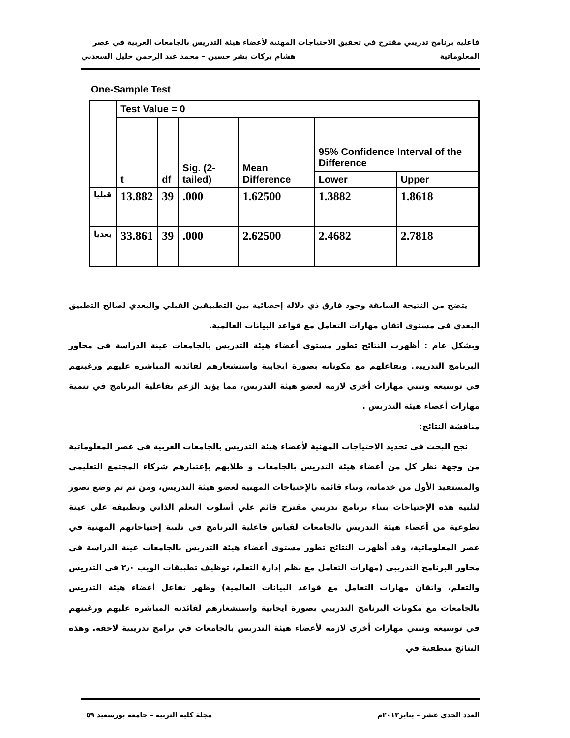فاعلية برنامج تدريبي مقترح في تحقيق الاحتياجات المهنية لأعضاء هيئة التدريس بالجامعات العربية في عصر
المعلوماتية هشام بركات بشر حسين – محمد عبد الرحمن خليل السعدني
One-Sample Test
| | Test Value = 0 | | | | | |
| | t | df | Sig. (2-tailed) | Mean Difference | 95% Confidence Interval of the Difference | |
| | | | | | Lower | Upper |
| قبليا | 13.882 | 39 | .000 | 1.62500 | 1.3882 | 1.8618 |
| بعديا | 33.861 | 39 | .000 | 2.62500 | 2.4682 | 2.7818 |
يتضح من النتيجة السابقة وجود فارق ذي دلالة إحصائية بين التطبيقين القبلي والبعدي لصالح التطبيق البعدي في مستوى اتقان مهارات التعامل مع قواعد البيانات العالمية.
وبشكل عام : أظهرت النتائج تطور مستوى أعضاء هيئة التدريس بالجامعات عينة الدراسة في محاور البرنامج التدريبي وتفاعلهم مع مكوناته بصورة ايجابية واستشعارهم لفائدته المباشره عليهم ورغبتهم في توسيعه وتبني مهارات أخرى لازمه لعضو هيئة التدريس، مما يؤيد الزعم بفاعلية البرنامج في تنمية مهارات أعضاء هيئة التدريس .
مناقشة النتائج:
نجح البحث في تحديد الاحتياجات المهنية لأعضاء هيئة التدريس بالجامعات العربية في عصر المعلوماتية من وجهة نظر كل من أعضاء هيئة التدريس بالجامعات و طلابهم بإعتبارهم شركاء المجتمع التعليمي والمستفيد الأول من خدماته، وبناء قائمة بالإحتياجات المهنية لعضو هيئة التدريس، ومن ثم تم وضع تصور لتلبية هذه الإحتياجات ببناء برنامج تدريبي مقترح قائم علي أسلوب التعلم الذاتي وتطبيقه علي عينة تطوعية من أعضاء هيئة التدريس بالجامعات لقياس فاعلية البرنامج في تلبية إحتياجاتهم المهنية في عصر المعلوماتية، وقد أظهرت النتائج تطور مستوى أعضاء هيئة التدريس بالجامعات عينة الدراسة في محاور البرنامج التدريبي (مهارات التعامل مع نظم إدارة التعلم، توظيف تطبيقات الويب ٢٫٠ في التدريس والتعلم، واتقان مهارات التعامل مع قواعد البيانات العالمية) وظهر تفاعل أعضاء هيئة التدريس بالجامعات مع مكونات البرنامج التدريبي بصورة ايجابية واستشعارهم لفائدته المباشره عليهم ورغبتهم في توسيعه وتبني مهارات أخرى لازمه لأعضاء هيئة التدريس بالجامعات في برامج تدريبية لاحقه. وهذه النتائج منطقية في
العدد الحدي عشر – يناير٢٠١٢م مجلة كلية التربية – جامعة بورسعيد ٥٩